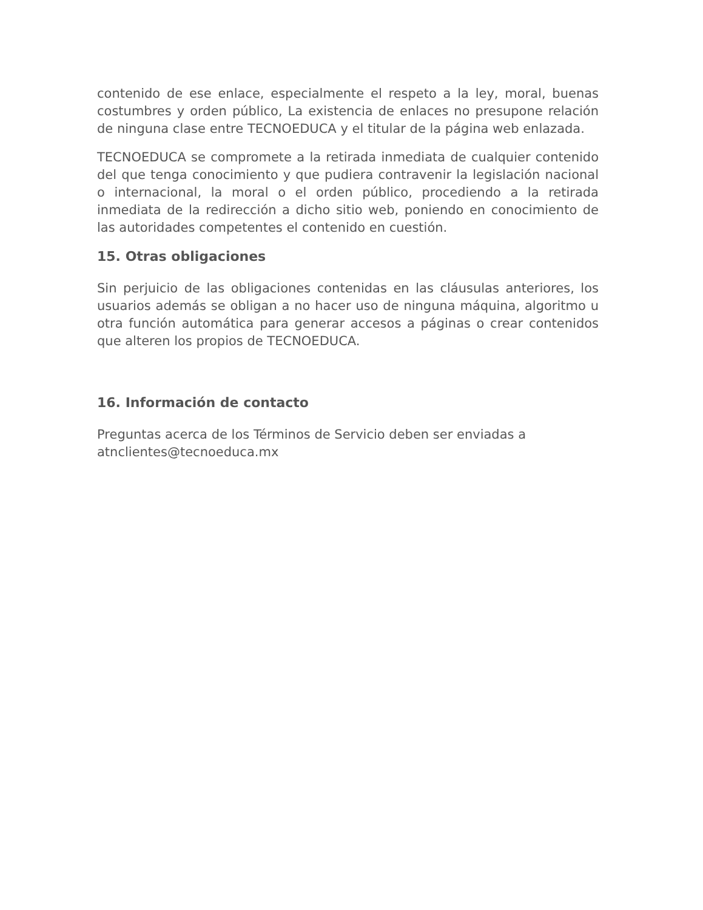contenido de ese enlace, especialmente el respeto a la ley, moral, buenas costumbres y orden público, La existencia de enlaces no presupone relación de ninguna clase entre TECNOEDUCA y el titular de la página web enlazada.
TECNOEDUCA se compromete a la retirada inmediata de cualquier contenido del que tenga conocimiento y que pudiera contravenir la legislación nacional o internacional, la moral o el orden público, procediendo a la retirada inmediata de la redirección a dicho sitio web, poniendo en conocimiento de las autoridades competentes el contenido en cuestión.
15. Otras obligaciones
Sin perjuicio de las obligaciones contenidas en las cláusulas anteriores, los usuarios además se obligan a no hacer uso de ninguna máquina, algoritmo u otra función automática para generar accesos a páginas o crear contenidos que alteren los propios de TECNOEDUCA.
16. Información de contacto
Preguntas acerca de los Términos de Servicio deben ser enviadas a
atnclientes@tecnoeduca.mx